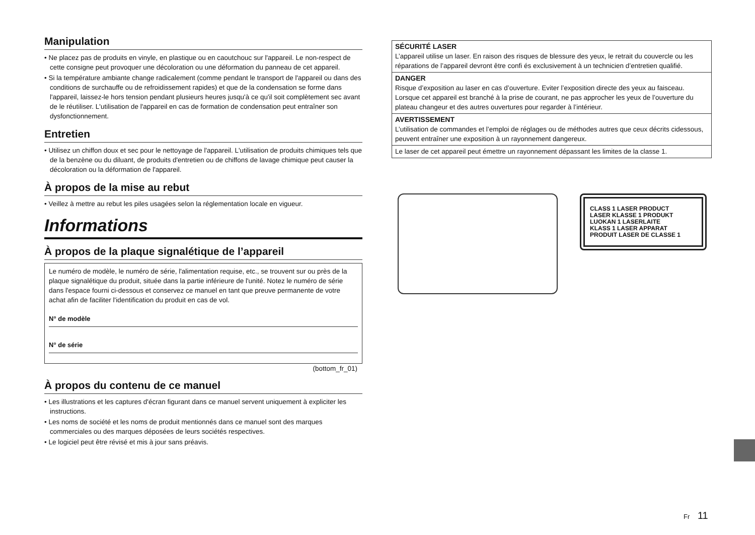Manipulation
• Ne placez pas de produits en vinyle, en plastique ou en caoutchouc sur l'appareil. Le non-respect de cette consigne peut provoquer une décoloration ou une déformation du panneau de cet appareil.
• Si la température ambiante change radicalement (comme pendant le transport de l'appareil ou dans des conditions de surchauffe ou de refroidissement rapides) et que de la condensation se forme dans l'appareil, laissez-le hors tension pendant plusieurs heures jusqu'à ce qu'il soit complètement sec avant de le réutiliser. L'utilisation de l'appareil en cas de formation de condensation peut entraîner son dysfonctionnement.
Entretien
• Utilisez un chiffon doux et sec pour le nettoyage de l'appareil. L'utilisation de produits chimiques tels que de la benzène ou du diluant, de produits d'entretien ou de chiffons de lavage chimique peut causer la décoloration ou la déformation de l'appareil.
À propos de la mise au rebut
• Veillez à mettre au rebut les piles usagées selon la réglementation locale en vigueur.
Informations
À propos de la plaque signalétique de l’appareil
Le numéro de modèle, le numéro de série, l'alimentation requise, etc., se trouvent sur ou près de la plaque signalétique du produit, située dans la partie inférieure de l'unité. Notez le numéro de série dans l'espace fourni ci-dessous et conservez ce manuel en tant que preuve permanente de votre achat afin de faciliter l'identification du produit en cas de vol.
N° de modèle
N° de série
(bottom_fr_01)
À propos du contenu de ce manuel
• Les illustrations et les captures d'écran figurant dans ce manuel servent uniquement à expliciter les instructions.
• Les noms de société et les noms de produit mentionnés dans ce manuel sont des marques commerciales ou des marques déposées de leurs sociétés respectives.
• Le logiciel peut être révisé et mis à jour sans préavis.
| SÉCURITÉ LASER L’appareil utilise un laser. En raison des risques de blessure des yeux, le retrait du couvercle ou les réparations de l’appareil devront être confi és exclusivement à un technicien d’entretien qualifié. |
| DANGER Risque d’exposition au laser en cas d’ouverture. Eviter l’exposition directe des yeux au faisceau. Lorsque cet appareil est branché à la prise de courant, ne pas approcher les yeux de l’ouverture du plateau changeur et des autres ouvertures pour regarder à l’intérieur. |
| AVERTISSEMENT L’utilisation de commandes et l’emploi de réglages ou de méthodes autres que ceux décrits cidessous, peuvent entraîner une exposition à un rayonnement dangereux. |
| Le laser de cet appareil peut émettre un rayonnement dépassant les limites de la classe 1. |
CLASS 1 LASER PRODUCT
LASER KLASSE 1 PRODUKT
LUOKAN 1 LASERLAITE
KLASS 1 LASER APPARAT
PRODUIT LASER DE CLASSE 1
Fr 11